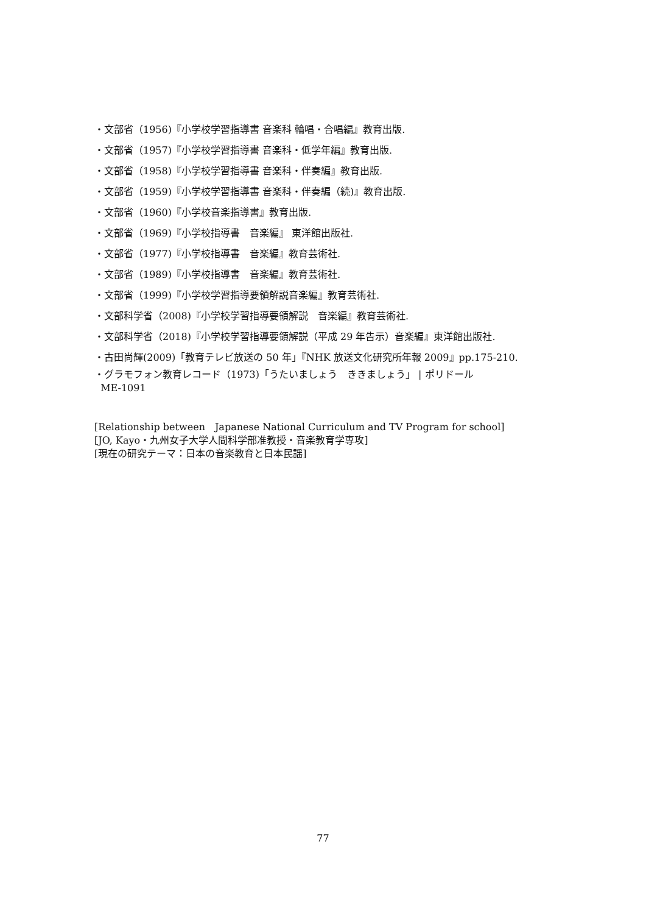・文部省（1956)『小学校学習指導書 音楽科 輪唱・合唱編』教育出版.
・文部省（1957)『小学校学習指導書 音楽科・低学年編』教育出版.
・文部省（1958)『小学校学習指導書 音楽科・伴奏編』教育出版.
・文部省（1959)『小学校学習指導書 音楽科・伴奏編（続)』教育出版.
・文部省（1960)『小学校音楽指導書』教育出版.
・文部省（1969)『小学校指導書　音楽編』 東洋館出版社.
・文部省（1977)『小学校指導書　音楽編』教育芸術社.
・文部省（1989)『小学校指導書　音楽編』教育芸術社.
・文部省（1999)『小学校学習指導要領解説音楽編』教育芸術社.
・文部科学省（2008)『小学校学習指導要領解説　音楽編』教育芸術社.
・文部科学省（2018)『小学校学習指導要領解説（平成 29 年告示）音楽編』東洋館出版社.
・古田尚輝(2009)「教育テレビ放送の 50 年」『NHK 放送文化研究所年報 2009』pp.175-210.
・グラモフォン教育レコード（1973)「うたいましょう　ききましょう」 | ポリドール
ME-1091
[Relationship between　Japanese National Curriculum and TV Program for school]
[JO, Kayo・九州女子大学人間科学部准教授・音楽教育学専攻]
[現在の研究テーマ：日本の音楽教育と日本民謡]
77